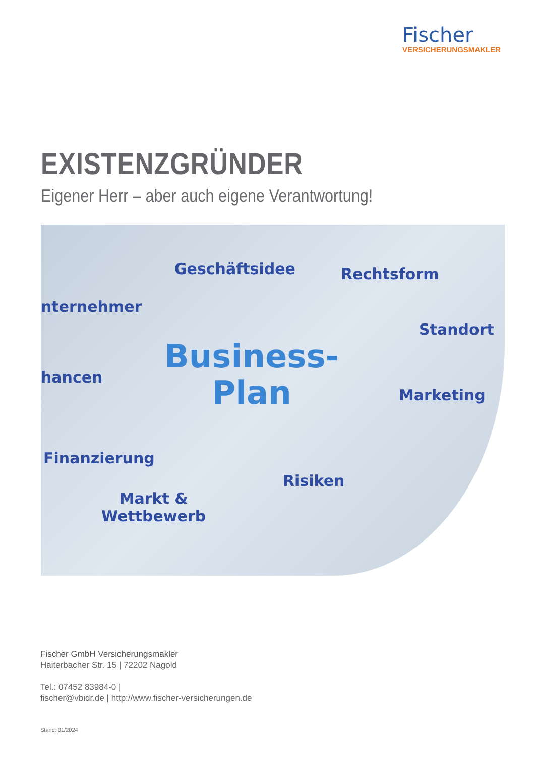Fischer
VERSICHERUNGSMAKLER
EXISTENZGRÜNDER
Eigener Herr – aber auch eigene Verantwortung!
Geschäftsidee Rechtsform
nternehmer
Standort
Business-
Plan hancen
Marketing
Finanzierung
Risiken
Markt &
Wettbewerb
Fischer GmbH Versicherungsmakler
Haiterbacher Str. 15 | 72202 Nagold
Tel.: 07452 83984-0 |
fischer@vbidr.de | http://www.fischer-versicherungen.de
Stand: 01/2024